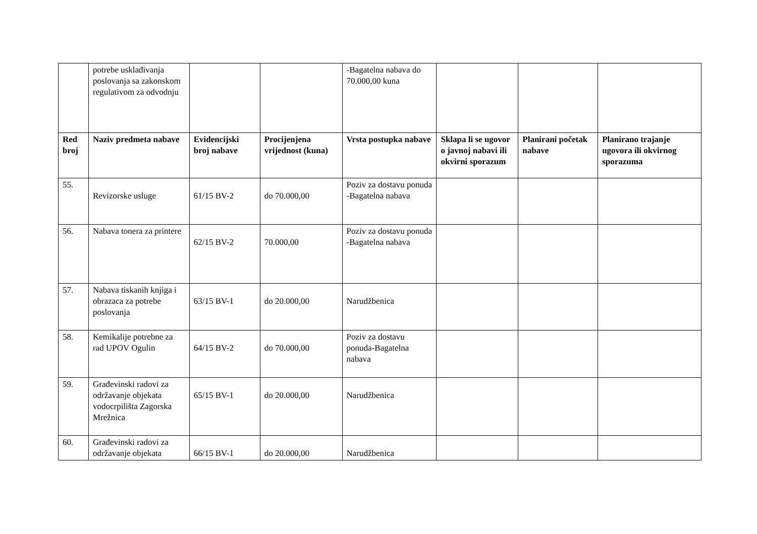| | potrebe usklađivanja poslovanja sa zakonskom regulativom za odvodnju | | | -Bagatelna nabava do 70.000,00 kuna | | | |
| Red broj | Naziv predmeta nabave | Evidencijski broj nabave | Procijenjena vrijednost (kuna) | Vrsta postupka nabave | Sklapa li se ugovor o javnoj nabavi ili okvirni sporazum | Planirani početak nabave | Planirano trajanje ugovora ili okvirnog sporazuma |
| 55. | Revizorske usluge | 61/15 BV-2 | do 70.000,00 | Poziv za dostavu ponuda -Bagatelna nabava | | | |
| 56. | Nabava tonera za printere | 62/15 BV-2 | 70.000,00 | Poziv za dostavu ponuda -Bagatelna nabava | | | |
| 57. | Nabava tiskanih knjiga i obrazaca za potrebe poslovanja | 63/15 BV-1 | do 20.000,00 | Narudžbenica | | | |
| 58. | Kemikalije potrebne za rad UPOV Ogulin | 64/15 BV-2 | do 70.000,00 | Poziv za dostavu ponuda-Bagatelna nabava | | | |
| 59. | Građevinski radovi za održavanje objekata vodocrpilišta Zagorska Mrežnica | 65/15 BV-1 | do 20.000,00 | Narudžbenica | | | |
| 60. | Građevinski radovi za održavanje objekata | 66/15 BV-1 | do 20.000,00 | Narudžbenica | | | |